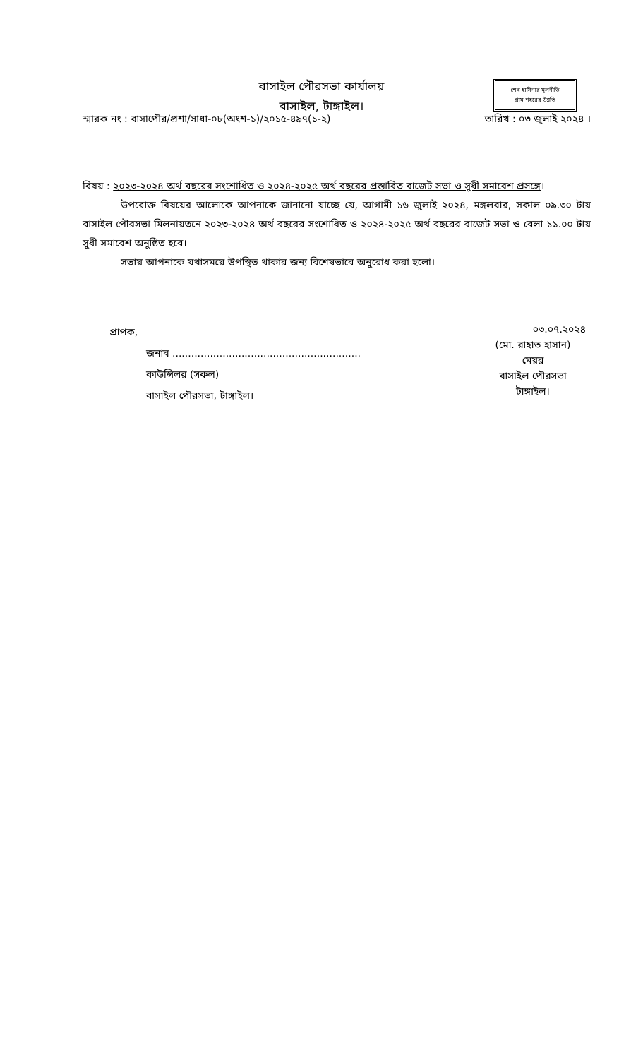বাসাইল পৌরসভা কার্যালয়
বাসাইল, টাঙ্গাইল।
শেখ হাসিনার মূলনীতি
গ্রাম শহরের উন্নতি
স্মারক নং : বাসাপৌর/প্রশা/সাধা-০৮(অংশ-১)/২০১৫-৪৯৭(১-২) তারিখ : ০৩ জুলাই ২০২৪ ।
বিষয় : ২০২৩-২০২৪ অর্থ বছরের সংশোধিত ও ২০২৪-২০২৫ অর্থ বছরের প্রস্তাবিত বাজেট সভা ও সুধী সমাবেশ প্রসঙ্গে।
উপরোক্ত বিষয়ের আলোকে আপনাকে জানানো যাচ্ছে যে, আগামী ১৬ জুলাই ২০২৪, মঙ্গলবার, সকাল ০৯.৩০ টায় বাসাইল পৌরসভা মিলনায়তনে ২০২৩-২০২৪ অর্থ বছরের সংশোধিত ও ২০২৪-২০২৫ অর্থ বছরের বাজেট সভা ও বেলা ১১.০০ টায় সুধী সমাবেশ অনুষ্ঠিত হবে।
সভায় আপনাকে যথাসময়ে উপস্থিত থাকার জন্য বিশেষভাবে অনুরোধ করা হলো।
প্রাপক,
জনাব ............................................................
কাউন্সিলর (সকল)
বাসাইল পৌরসভা, টাঙ্গাইল।
০৩.০৭.২০২৪
(মো. রাহাত হাসান)
মেয়র
বাসাইল পৌরসভা
টাঙ্গাইল।